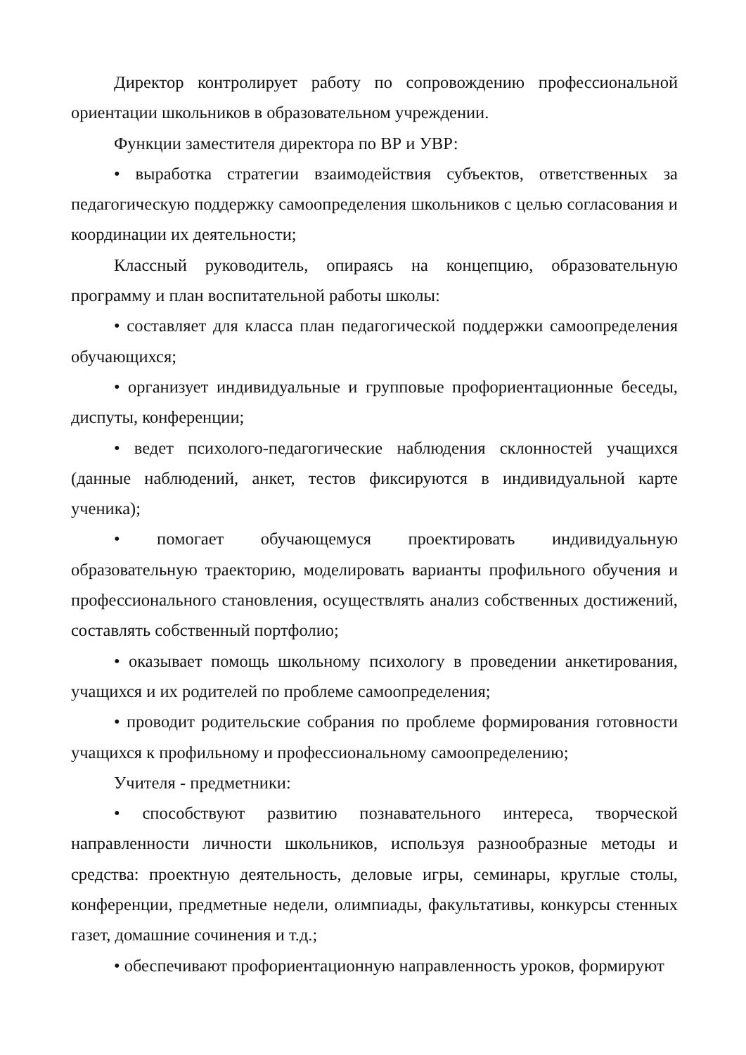Директор контролирует работу по сопровождению профессиональной ориентации школьников в образовательном учреждении.
Функции заместителя директора по ВР и УВР:
• выработка стратегии взаимодействия субъектов, ответственных за педагогическую поддержку самоопределения школьников с целью согласования и координации их деятельности;
Классный руководитель, опираясь на концепцию, образовательную программу и план воспитательной работы школы:
• составляет для класса план педагогической поддержки самоопределения обучающихся;
• организует индивидуальные и групповые профориентационные беседы, диспуты, конференции;
• ведет психолого-педагогические наблюдения склонностей учащихся (данные наблюдений, анкет, тестов фиксируются в индивидуальной карте ученика);
• помогает обучающемуся проектировать индивидуальную образовательную траекторию, моделировать варианты профильного обучения и профессионального становления, осуществлять анализ собственных достижений, составлять собственный портфолио;
• оказывает помощь школьному психологу в проведении анкетирования, учащихся и их родителей по проблеме самоопределения;
• проводит родительские собрания по проблеме формирования готовности учащихся к профильному и профессиональному самоопределению;
Учителя - предметники:
• способствуют развитию познавательного интереса, творческой направленности личности школьников, используя разнообразные методы и средства: проектную деятельность, деловые игры, семинары, круглые столы, конференции, предметные недели, олимпиады, факультативы, конкурсы стенных газет, домашние сочинения и т.д.;
• обеспечивают профориентационную направленность уроков, формируют